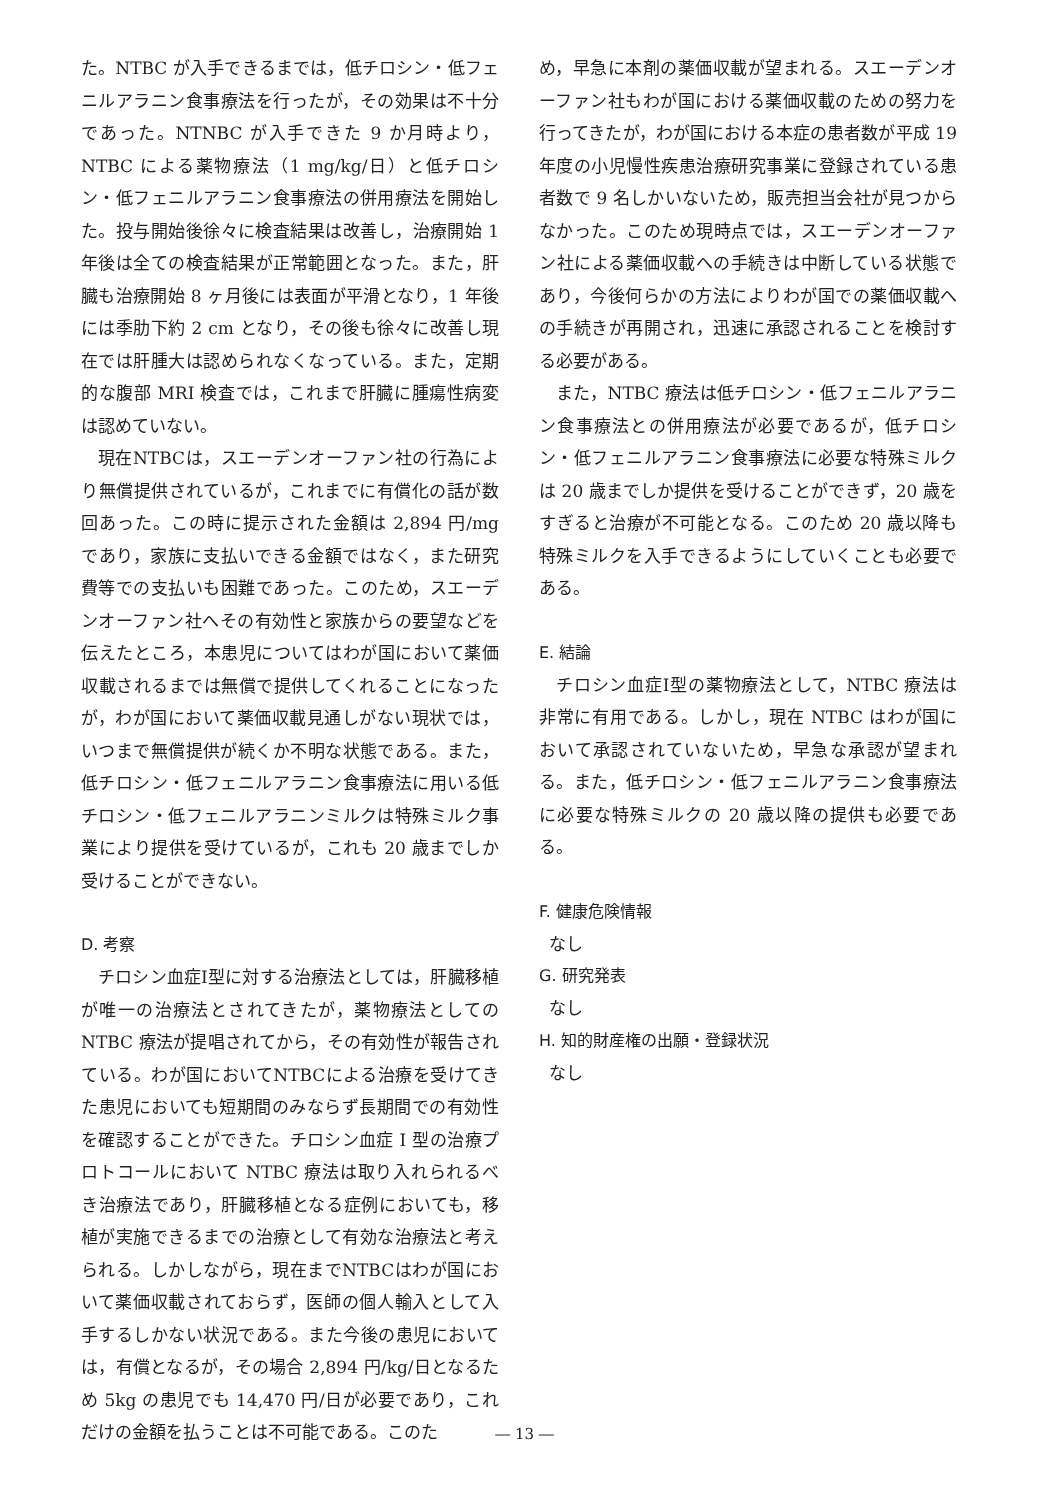た。NTBC が入手できるまでは，低チロシン・低フェニルアラニン食事療法を行ったが，その効果は不十分であった。NTNBC が入手できた 9 か月時より，NTBC による薬物療法（1 mg/kg/日）と低チロシン・低フェニルアラニン食事療法の併用療法を開始した。投与開始後徐々に検査結果は改善し，治療開始 1 年後は全ての検査結果が正常範囲となった。また，肝臓も治療開始 8 ヶ月後には表面が平滑となり，1 年後には季肋下約 2 cm となり，その後も徐々に改善し現在では肝腫大は認められなくなっている。また，定期的な腹部 MRI 検査では，これまで肝臓に腫瘍性病変は認めていない。
現在NTBCは，スエーデンオーファン社の行為により無償提供されているが，これまでに有償化の話が数回あった。この時に提示された金額は 2,894 円/mg であり，家族に支払いできる金額ではなく，また研究費等での支払いも困難であった。このため，スエーデンオーファン社へその有効性と家族からの要望などを伝えたところ，本患児についてはわが国において薬価収載されるまでは無償で提供してくれることになったが，わが国において薬価収載見通しがない現状では，いつまで無償提供が続くか不明な状態である。また，低チロシン・低フェニルアラニン食事療法に用いる低チロシン・低フェニルアラニンミルクは特殊ミルク事業により提供を受けているが，これも 20 歳までしか受けることができない。
D. 考察
チロシン血症Ⅰ型に対する治療法としては，肝臓移植が唯一の治療法とされてきたが，薬物療法としての NTBC 療法が提唱されてから，その有効性が報告されている。わが国においてNTBCによる治療を受けてきた患児においても短期間のみならず長期間での有効性を確認することができた。チロシン血症 Ⅰ 型の治療プロトコールにおいて NTBC 療法は取り入れられるべき治療法であり，肝臓移植となる症例においても，移植が実施できるまでの治療として有効な治療法と考えられる。しかしながら，現在までNTBCはわが国において薬価収載されておらず，医師の個人輸入として入手するしかない状況である。また今後の患児においては，有償となるが，その場合 2,894 円/kg/日となるため 5kg の患児でも 14,470 円/日が必要であり，これだけの金額を払うことは不可能である。このた
め，早急に本剤の薬価収載が望まれる。スエーデンオーファン社もわが国における薬価収載のための努力を行ってきたが，わが国における本症の患者数が平成 19 年度の小児慢性疾患治療研究事業に登録されている患者数で 9 名しかいないため，販売担当会社が見つからなかった。このため現時点では，スエーデンオーファン社による薬価収載への手続きは中断している状態であり，今後何らかの方法によりわが国での薬価収載への手続きが再開され，迅速に承認されることを検討する必要がある。
また，NTBC 療法は低チロシン・低フェニルアラニン食事療法との併用療法が必要であるが，低チロシン・低フェニルアラニン食事療法に必要な特殊ミルクは 20 歳までしか提供を受けることができず，20 歳をすぎると治療が不可能となる。このため 20 歳以降も特殊ミルクを入手できるようにしていくことも必要である。
E. 結論
チロシン血症Ⅰ型の薬物療法として，NTBC 療法は非常に有用である。しかし，現在 NTBC はわが国において承認されていないため，早急な承認が望まれる。また，低チロシン・低フェニルアラニン食事療法に必要な特殊ミルクの 20 歳以降の提供も必要である。
F. 健康危険情報
なし
G. 研究発表
なし
H. 知的財産権の出願・登録状況
なし
― 13 ―